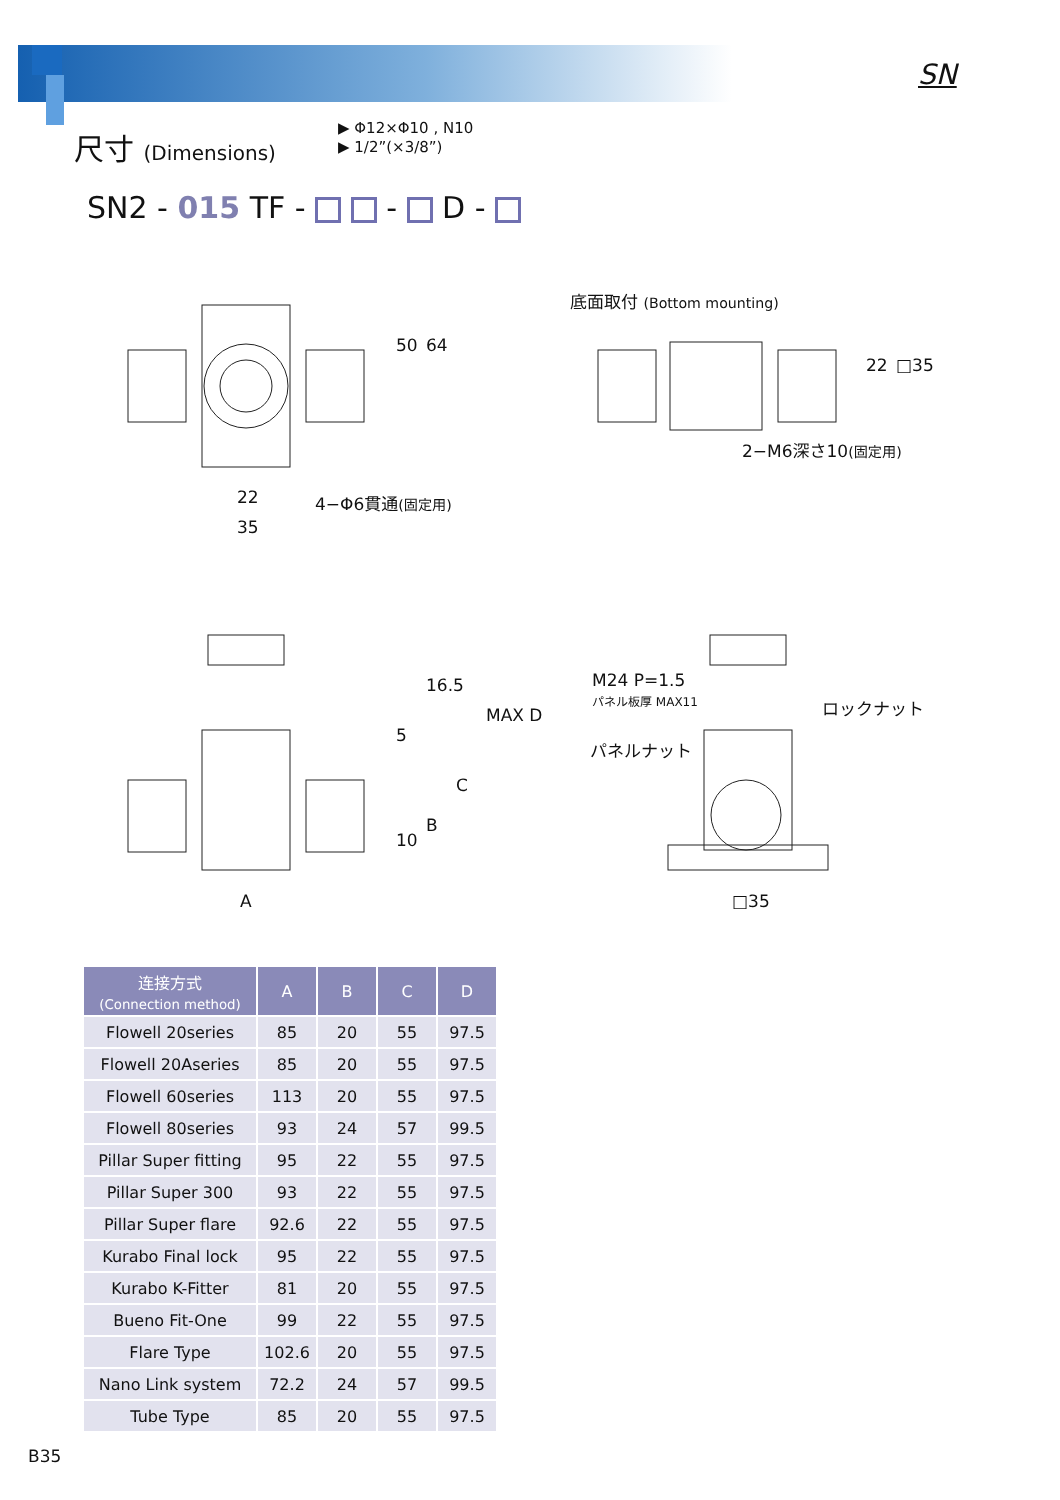SN
尺寸 (Dimensions)
▶ Φ12×Φ10 , N10
▶ 1/2”(×3/8”)
SN2 - 015 TF - - D -
50 64
22
35
4−Φ6貫通(固定用)
底面取付 (Bottom mounting)
22 □35
2−M6深さ10(固定用)
16.5
5
MAX D
C
B
10
A
M24 P=1.5
パネル板厚 MAX11
ロックナット
パネルナット
□35
| 连接方式 (Connection method) | A | B | C | D |
| --- | --- | --- | --- | --- |
| Flowell 20series | 85 | 20 | 55 | 97.5 |
| Flowell 20Aseries | 85 | 20 | 55 | 97.5 |
| Flowell 60series | 113 | 20 | 55 | 97.5 |
| Flowell 80series | 93 | 24 | 57 | 99.5 |
| Pillar Super fitting | 95 | 22 | 55 | 97.5 |
| Pillar Super 300 | 93 | 22 | 55 | 97.5 |
| Pillar Super flare | 92.6 | 22 | 55 | 97.5 |
| Kurabo Final lock | 95 | 22 | 55 | 97.5 |
| Kurabo K-Fitter | 81 | 20 | 55 | 97.5 |
| Bueno Fit-One | 99 | 22 | 55 | 97.5 |
| Flare Type | 102.6 | 20 | 55 | 97.5 |
| Nano Link system | 72.2 | 24 | 57 | 99.5 |
| Tube Type | 85 | 20 | 55 | 97.5 |
B35